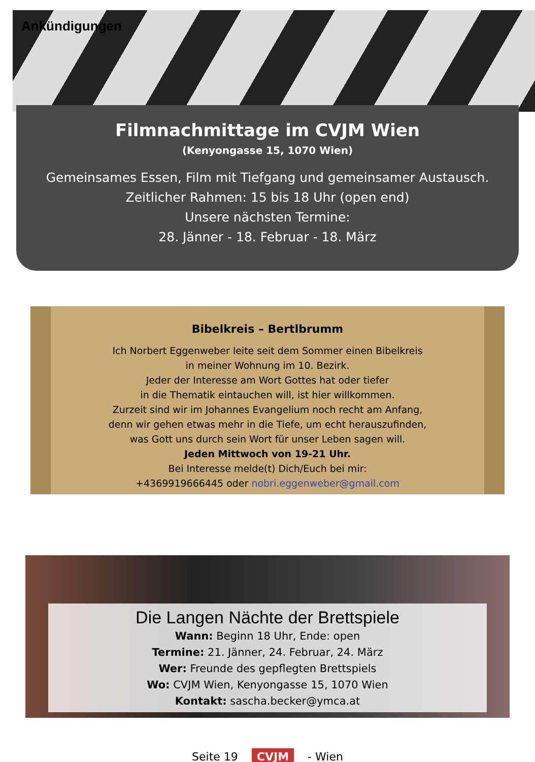Ankündigungen
Filmnachmittage im CVJM Wien
(Kenyongasse 15, 1070 Wien)
Gemeinsames Essen, Film mit Tiefgang und gemeinsamer Austausch.
Zeitlicher Rahmen: 15 bis 18 Uhr (open end)
Unsere nächsten Termine:
28. Jänner - 18. Februar - 18. März
Bibelkreis – Bertlbrumm
Ich Norbert Eggenweber leite seit dem Sommer einen Bibelkreis
in meiner Wohnung im 10. Bezirk.
Jeder der Interesse am Wort Gottes hat oder tiefer
in die Thematik eintauchen will, ist hier willkommen.
Zurzeit sind wir im Johannes Evangelium noch recht am Anfang,
denn wir gehen etwas mehr in die Tiefe, um echt herauszufinden,
was Gott uns durch sein Wort für unser Leben sagen will.
Jeden Mittwoch von 19-21 Uhr.
Bei Interesse melde(t) Dich/Euch bei mir:
+4369919666445 oder nobri.eggenweber@gmail.com
Die Langen Nächte der Brettspiele
Wann: Beginn 18 Uhr, Ende: open
Termine: 21. Jänner, 24. Februar, 24. März
Wer: Freunde des gepflegten Brettspiels
Wo: CVJM Wien, Kenyongasse 15, 1070 Wien
Kontakt: sascha.becker@ymca.at
Seite 19 CVJM - Wien